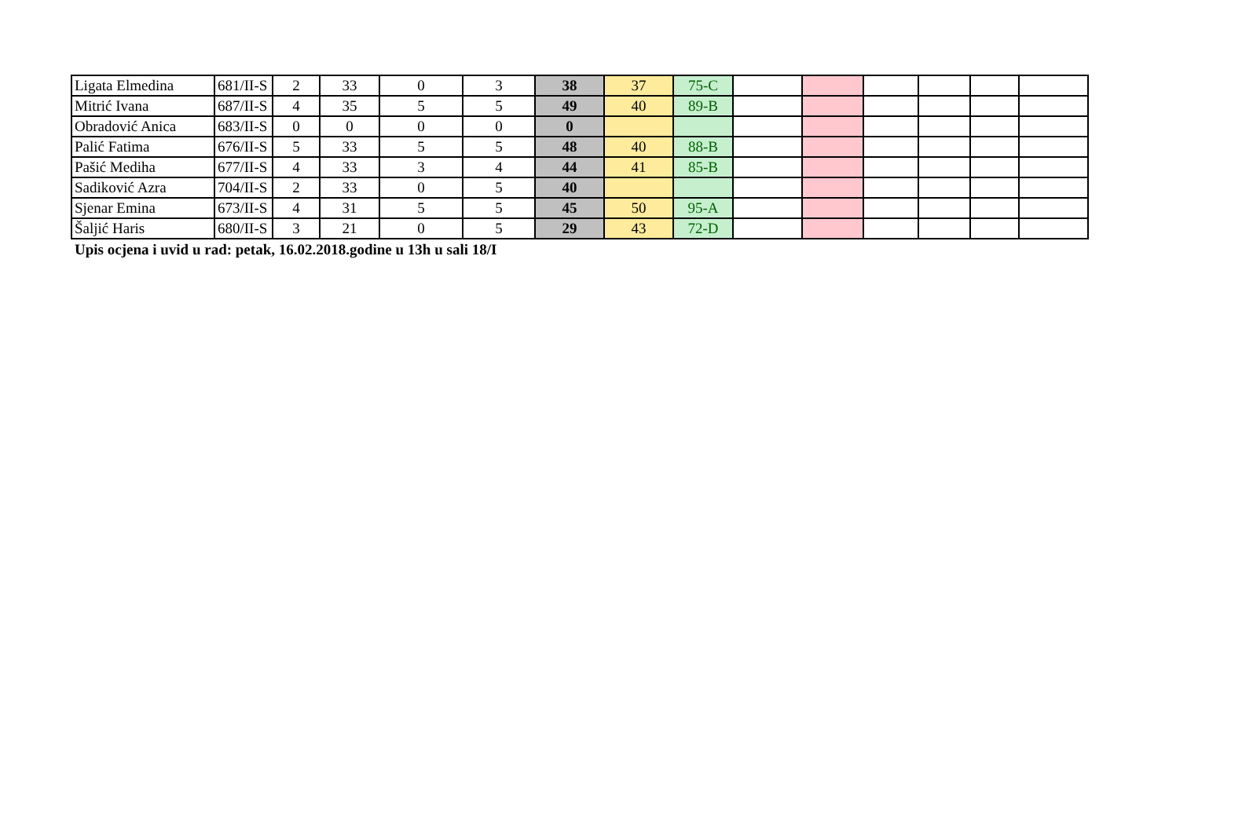| Ligata Elmedina | 681/II-S | 2 | 33 | 0 | 3 | 38 | 37 | 75-C | | | | | | |
| Mitrić Ivana | 687/II-S | 4 | 35 | 5 | 5 | 49 | 40 | 89-B | | | | | | |
| Obradović Anica | 683/II-S | 0 | 0 | 0 | 0 | 0 | | | | | | | | |
| Palić Fatima | 676/II-S | 5 | 33 | 5 | 5 | 48 | 40 | 88-B | | | | | | |
| Pašić Mediha | 677/II-S | 4 | 33 | 3 | 4 | 44 | 41 | 85-B | | | | | | |
| Sadiković Azra | 704/II-S | 2 | 33 | 0 | 5 | 40 | | | | | | | | |
| Sjenar Emina | 673/II-S | 4 | 31 | 5 | 5 | 45 | 50 | 95-A | | | | | | |
| Šaljić Haris | 680/II-S | 3 | 21 | 0 | 5 | 29 | 43 | 72-D | | | | | | |
Upis ocjena i uvid u rad: petak, 16.02.2018.godine u 13h u sali 18/I